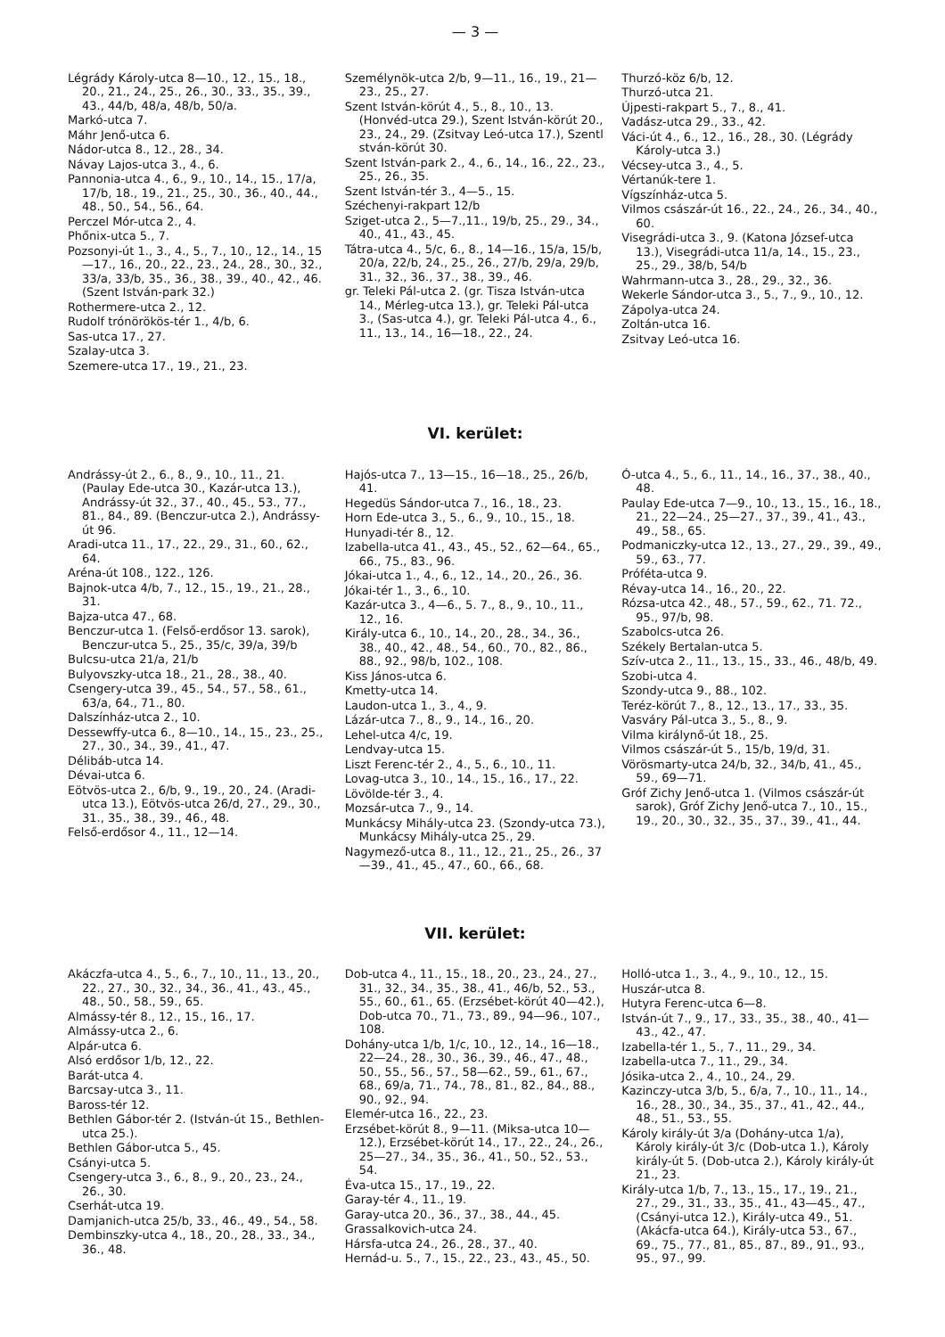— 3 —
Légrády Károly-utca 8—10., 12., 15., 18., 20., 21., 24., 25., 26., 30., 33., 35., 39., 43., 44/b, 48/a, 48/b, 50/a.
Markó-utca 7.
Máhr Jenő-utca 6.
Nádor-utca 8., 12., 28., 34.
Návay Lajos-utca 3., 4., 6.
Pannonia-utca 4., 6., 9., 10., 14., 15., 17/a, 17/b, 18., 19., 21., 25., 30., 36., 40., 44., 48., 50., 54., 56., 64.
Perczel Mór-utca 2., 4.
Phőnix-utca 5., 7.
Pozsonyi-út 1., 3., 4., 5., 7., 10., 12., 14., 15—17., 16., 20., 22., 23., 24., 28., 30., 32., 33/a, 33/b, 35., 36., 38., 39., 40., 42., 46. (Szent István-park 32.)
Rothermere-utca 2., 12.
Rudolf trónörökös-tér 1., 4/b, 6.
Sas-utca 17., 27.
Szalay-utca 3.
Szemere-utca 17., 19., 21., 23.
Személynök-utca 2/b, 9—11., 16., 19., 21—23., 25., 27.
Szent István-körút 4., 5., 8., 10., 13. (Honvéd-utca 29.), Szent István-körút 20., 23., 24., 29. (Zsitvay Leó-utca 17.), Szentl stván-körút 30.
Szent István-park 2., 4., 6., 14., 16., 22., 23., 25., 26., 35.
Szent István-tér 3., 4—5., 15.
Széchenyi-rakpart 12/b
Sziget-utca 2., 5—7.,11., 19/b, 25., 29., 34., 40., 41., 43., 45.
Tátra-utca 4., 5/c, 6., 8., 14—16., 15/a, 15/b, 20/a, 22/b, 24., 25., 26., 27/b, 29/a, 29/b, 31., 32., 36., 37., 38., 39., 46.
gr. Teleki Pál-utca 2. (gr. Tisza István-utca 14., Mérleg-utca 13.), gr. Teleki Pál-utca 3., (Sas-utca 4.), gr. Teleki Pál-utca 4., 6., 11., 13., 14., 16—18., 22., 24.
Thurzó-köz 6/b, 12.
Thurzó-utca 21.
Újpesti-rakpart 5., 7., 8., 41.
Vadász-utca 29., 33., 42.
Váci-út 4., 6., 12., 16., 28., 30. (Légrády Károly-utca 3.)
Vécsey-utca 3., 4., 5.
Vértanúk-tere 1.
Vígszínház-utca 5.
Vilmos császár-út 16., 22., 24., 26., 34., 40., 60.
Visegrádi-utca 3., 9. (Katona József-utca 13.), Visegrádi-utca 11/a, 14., 15., 23., 25., 29., 38/b, 54/b
Wahrmann-utca 3., 28., 29., 32., 36.
Wekerle Sándor-utca 3., 5., 7., 9., 10., 12.
Zápolya-utca 24.
Zoltán-utca 16.
Zsitvay Leó-utca 16.
VI. kerület:
Andrássy-út 2., 6., 8., 9., 10., 11., 21. (Paulay Ede-utca 30., Kazár-utca 13.), Andrássy-út 32., 37., 40., 45., 53., 77., 81., 84., 89. (Benczur-utca 2.), Andrássy-út 96.
Aradi-utca 11., 17., 22., 29., 31., 60., 62., 64.
Aréna-út 108., 122., 126.
Bajnok-utca 4/b, 7., 12., 15., 19., 21., 28., 31.
Bajza-utca 47., 68.
Benczur-utca 1. (Felső-erdősor 13. sarok), Benczur-utca 5., 25., 35/c, 39/a, 39/b
Bulcsu-utca 21/a, 21/b
Bulyovszky-utca 18., 21., 28., 38., 40.
Csengery-utca 39., 45., 54., 57., 58., 61., 63/a, 64., 71., 80.
Dalszínház-utca 2., 10.
Dessewffy-utca 6., 8—10., 14., 15., 23., 25., 27., 30., 34., 39., 41., 47.
Délibáb-utca 14.
Dévai-utca 6.
Eötvös-utca 2., 6/b, 9., 19., 20., 24. (Aradi-utca 13.), Eötvös-utca 26/d, 27., 29., 30., 31., 35., 38., 39., 46., 48.
Felső-erdősor 4., 11., 12—14.
Hajós-utca 7., 13—15., 16—18., 25., 26/b, 41.
Hegedüs Sándor-utca 7., 16., 18., 23.
Horn Ede-utca 3., 5., 6., 9., 10., 15., 18.
Hunyadi-tér 8., 12.
Izabella-utca 41., 43., 45., 52., 62—64., 65., 66., 75., 83., 96.
Jókai-utca 1., 4., 6., 12., 14., 20., 26., 36.
Jókai-tér 1., 3., 6., 10.
Kazár-utca 3., 4—6., 5. 7., 8., 9., 10., 11., 12., 16.
Király-utca 6., 10., 14., 20., 28., 34., 36., 38., 40., 42., 48., 54., 60., 70., 82., 86., 88., 92., 98/b, 102., 108.
Kiss János-utca 6.
Kmetty-utca 14.
Laudon-utca 1., 3., 4., 9.
Lázár-utca 7., 8., 9., 14., 16., 20.
Lehel-utca 4/c, 19.
Lendvay-utca 15.
Liszt Ferenc-tér 2., 4., 5., 6., 10., 11.
Lovag-utca 3., 10., 14., 15., 16., 17., 22.
Lövölde-tér 3., 4.
Mozsár-utca 7., 9., 14.
Munkácsy Mihály-utca 23. (Szondy-utca 73.), Munkácsy Mihály-utca 25., 29.
Nagymező-utca 8., 11., 12., 21., 25., 26., 37—39., 41., 45., 47., 60., 66., 68.
Ó-utca 4., 5., 6., 11., 14., 16., 37., 38., 40., 48.
Paulay Ede-utca 7—9., 10., 13., 15., 16., 18., 21., 22—24., 25—27., 37., 39., 41., 43., 49., 58., 65.
Podmaniczky-utca 12., 13., 27., 29., 39., 49., 59., 63., 77.
Próféta-utca 9.
Révay-utca 14., 16., 20., 22.
Rózsa-utca 42., 48., 57., 59., 62., 71. 72., 95., 97/b, 98.
Szabolcs-utca 26.
Székely Bertalan-utca 5.
Szív-utca 2., 11., 13., 15., 33., 46., 48/b, 49.
Szobi-utca 4.
Szondy-utca 9., 88., 102.
Teréz-körút 7., 8., 12., 13., 17., 33., 35.
Vasváry Pál-utca 3., 5., 8., 9.
Vilma királynő-út 18., 25.
Vilmos császár-út 5., 15/b, 19/d, 31.
Vörösmarty-utca 24/b, 32., 34/b, 41., 45., 59., 69—71.
Gróf Zichy Jenő-utca 1. (Vilmos császár-út sarok), Gróf Zichy Jenő-utca 7., 10., 15., 19., 20., 30., 32., 35., 37., 39., 41., 44.
VII. kerület:
Akáczfa-utca 4., 5., 6., 7., 10., 11., 13., 20., 22., 27., 30., 32., 34., 36., 41., 43., 45., 48., 50., 58., 59., 65.
Almássy-tér 8., 12., 15., 16., 17.
Almássy-utca 2., 6.
Alpár-utca 6.
Alsó erdősor 1/b, 12., 22.
Barát-utca 4.
Barcsay-utca 3., 11.
Baross-tér 12.
Bethlen Gábor-tér 2. (István-út 15., Bethlen-utca 25.).
Bethlen Gábor-utca 5., 45.
Csányi-utca 5.
Csengery-utca 3., 6., 8., 9., 20., 23., 24., 26., 30.
Cserhát-utca 19.
Damjanich-utca 25/b, 33., 46., 49., 54., 58.
Dembinszky-utca 4., 18., 20., 28., 33., 34., 36., 48.
Dob-utca 4., 11., 15., 18., 20., 23., 24., 27., 31., 32., 34., 35., 38., 41., 46/b, 52., 53., 55., 60., 61., 65. (Erzsébet-körút 40—42.), Dob-utca 70., 71., 73., 89., 94—96., 107., 108.
Dohány-utca 1/b, 1/c, 10., 12., 14., 16—18., 22—24., 28., 30., 36., 39., 46., 47., 48., 50., 55., 56., 57., 58—62., 59., 61., 67., 68., 69/a, 71., 74., 78., 81., 82., 84., 88., 90., 92., 94.
Elemér-utca 16., 22., 23.
Erzsébet-körút 8., 9—11. (Miksa-utca 10—12.), Erzsébet-körút 14., 17., 22., 24., 26., 25—27., 34., 35., 36., 41., 50., 52., 53., 54.
Éva-utca 15., 17., 19., 22.
Garay-tér 4., 11., 19.
Garay-utca 20., 36., 37., 38., 44., 45.
Grassalkovich-utca 24.
Hársfa-utca 24., 26., 28., 37., 40.
Hernád-u. 5., 7., 15., 22., 23., 43., 45., 50.
Holló-utca 1., 3., 4., 9., 10., 12., 15.
Huszár-utca 8.
Hutyra Ferenc-utca 6—8.
István-út 7., 9., 17., 33., 35., 38., 40., 41—43., 42., 47.
Izabella-tér 1., 5., 7., 11., 29., 34.
Izabella-utca 7., 11., 29., 34.
Jósika-utca 2., 4., 10., 24., 29.
Kazinczy-utca 3/b, 5., 6/a, 7., 10., 11., 14., 16., 28., 30., 34., 35., 37., 41., 42., 44., 48., 51., 53., 55.
Károly király-út 3/a (Dohány-utca 1/a), Károly király-út 3/c (Dob-utca 1.), Károly király-út 5. (Dob-utca 2.), Károly király-út 21., 23.
Király-utca 1/b, 7., 13., 15., 17., 19., 21., 27., 29., 31., 33., 35., 41., 43—45., 47., (Csányi-utca 12.), Király-utca 49., 51. (Akácfa-utca 64.), Király-utca 53., 67., 69., 75., 77., 81., 85., 87., 89., 91., 93., 95., 97., 99.